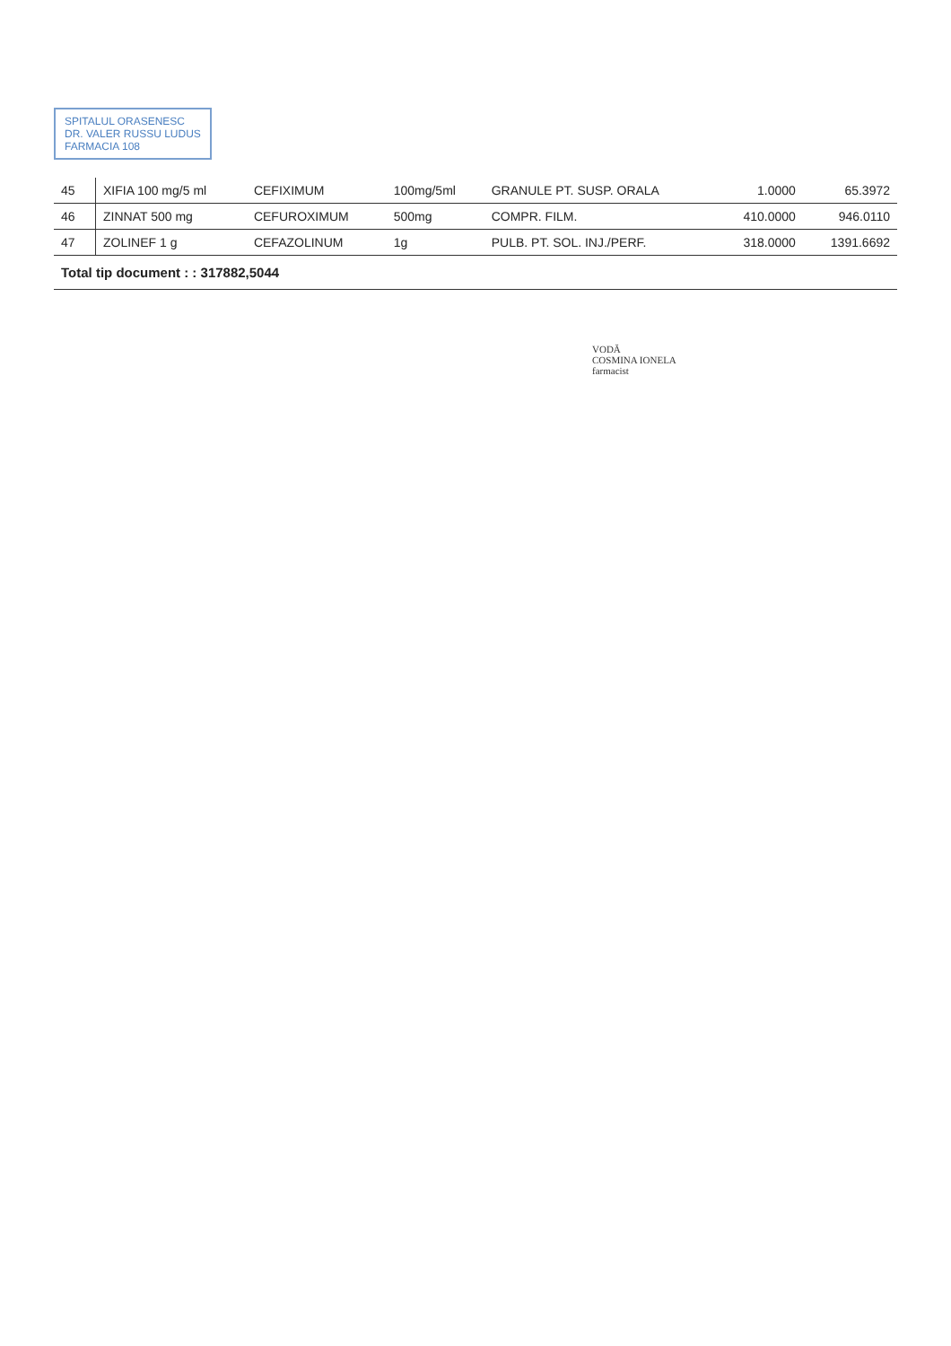SPITALUL ORASENESC
DR. VALER RUSSU LUDUS
FARMACIA 108
| 45 | XIFIA 100 mg/5 ml | CEFIXIMUM | 100mg/5ml | GRANULE PT. SUSP. ORALA | 1.0000 | 65.3972 |
| 46 | ZINNAT 500 mg | CEFUROXIMUM | 500mg | COMPR. FILM. | 410.0000 | 946.0110 |
| 47 | ZOLINEF 1 g | CEFAZOLINUM | 1g | PULB. PT. SOL. INJ./PERF. | 318.0000 | 1391.6692 |
| Total tip document : : 317882,5044 | | | | | | |
VODĂ
COSMINA IONELA
farmacist